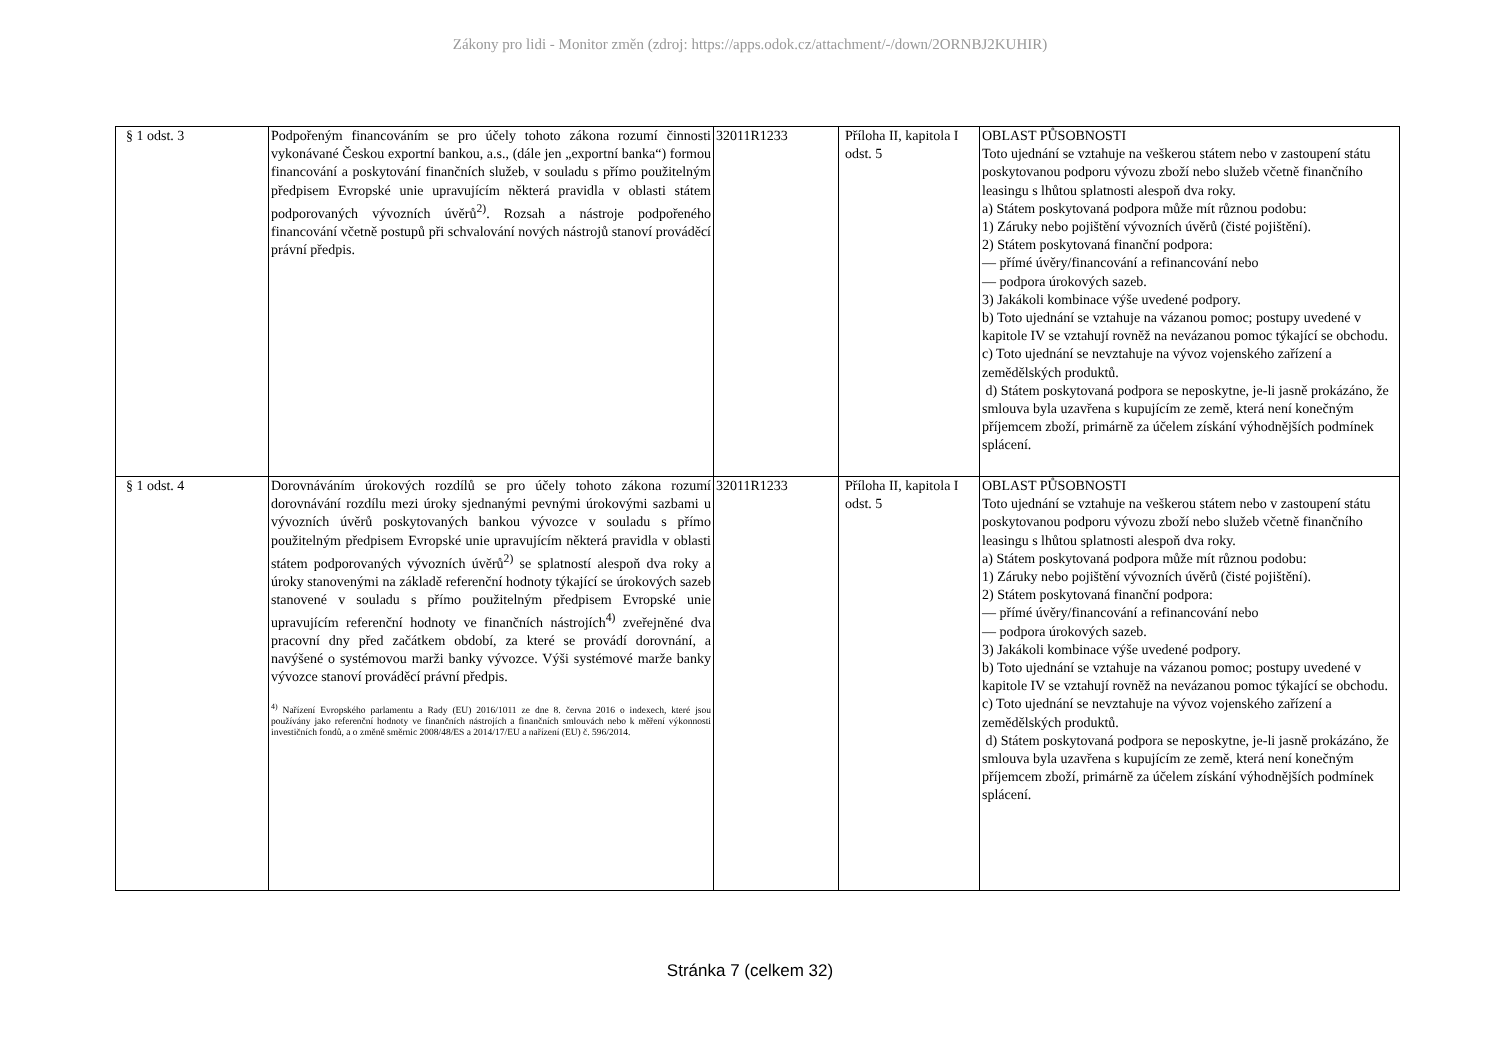Zákony pro lidi - Monitor změn (zdroj: https://apps.odok.cz/attachment/-/down/2ORNBJ2KUHIR)
| § 1 odst. 3 | Podpořeným financováním se pro účely tohoto zákona rozumí činnosti vykonávané Českou exportní bankou, a.s., (dále jen „exportní banka“) formou financování a poskytování finančních služeb, v souladu s přímo použitelným předpisem Evropské unie upravujícím některá pravidla v oblasti státem podporovaných vývozních úvěrů<sup>2)</sup>. Rozsah a nástroje podpořeného financování včetně postupů při schvalování nových nástrojů stanoví prováděcí právní předpis. | 32011R1233 | Příloha II, kapitola I odst. 5 | OBLAST PŮSOBNOSTI Toto ujednání se vztahuje na veškerou státem nebo v zastoupení státu poskytovanou podporu vývozu zboží nebo služeb včetně finančního leasingu s lhůtou splatnosti alespoň dva roky. a) Státem poskytovaná podpora může mít různou podobu: 1) Záruky nebo pojištění vývozních úvěrů (čisté pojištění). 2) Státem poskytovaná finanční podpora: — přímé úvěry/financování a refinancování nebo — podpora úrokových sazeb. 3) Jakákoli kombinace výše uvedené podpory. b) Toto ujednání se vztahuje na vázanou pomoc; postupy uvedené v kapitole IV se vztahují rovněž na nevázanou pomoc týkající se obchodu. c) Toto ujednání se nevztahuje na vývoz vojenského zařízení a zemědělských produktů. d) Státem poskytovaná podpora se neposkytne, je-li jasně prokázáno, že smlouva byla uzavřena s kupujícím ze země, která není konečným příjemcem zboží, primárně za účelem získání výhodnějších podmínek splácení. |
| § 1 odst. 4 | Dorovnáváním úrokových rozdílů se pro účely tohoto zákona rozumí dorovnávání rozdílu mezi úroky sjednanými pevnými úrokovými sazbami u vývozních úvěrů poskytovaných bankou vývozce v souladu s přímo použitelným předpisem Evropské unie upravujícím některá pravidla v oblasti státem podporovaných vývozních úvěrů<sup>2)</sup> se splatností alespoň dva roky a úroky stanovenými na základě referenční hodnoty týkající se úrokových sazeb stanovené v souladu s přímo použitelným předpisem Evropské unie upravujícím referenční hodnoty ve finančních nástrojích<sup>4)</sup> zveřejněné dva pracovní dny před začátkem období, za které se provádí dorovnání, a navýšené o systémovou marži banky vývozce. Výši systémové marže banky vývozce stanoví prováděcí právní předpis. <sup>4)</sup> Nařízení Evropského parlamentu a Rady (EU) 2016/1011 ze dne 8. června 2016 o indexech, které jsou používány jako referenční hodnoty ve finančních nástrojích a finančních smlouvách nebo k měření výkonnosti investičních fondů, a o změně směrnic 2008/48/ES a 2014/17/EU a nařízení (EU) č. 596/2014. | 32011R1233 | Příloha II, kapitola I odst. 5 | OBLAST PŮSOBNOSTI Toto ujednání se vztahuje na veškerou státem nebo v zastoupení státu poskytovanou podporu vývozu zboží nebo služeb včetně finančního leasingu s lhůtou splatnosti alespoň dva roky. a) Státem poskytovaná podpora může mít různou podobu: 1) Záruky nebo pojištění vývozních úvěrů (čisté pojištění). 2) Státem poskytovaná finanční podpora: — přímé úvěry/financování a refinancování nebo — podpora úrokových sazeb. 3) Jakákoli kombinace výše uvedené podpory. b) Toto ujednání se vztahuje na vázanou pomoc; postupy uvedené v kapitole IV se vztahují rovněž na nevázanou pomoc týkající se obchodu. c) Toto ujednání se nevztahuje na vývoz vojenského zařízení a zemědělských produktů. d) Státem poskytovaná podpora se neposkytne, je-li jasně prokázáno, že smlouva byla uzavřena s kupujícím ze země, která není konečným příjemcem zboží, primárně za účelem získání výhodnějších podmínek splácení. |
Stránka 7 (celkem 32)